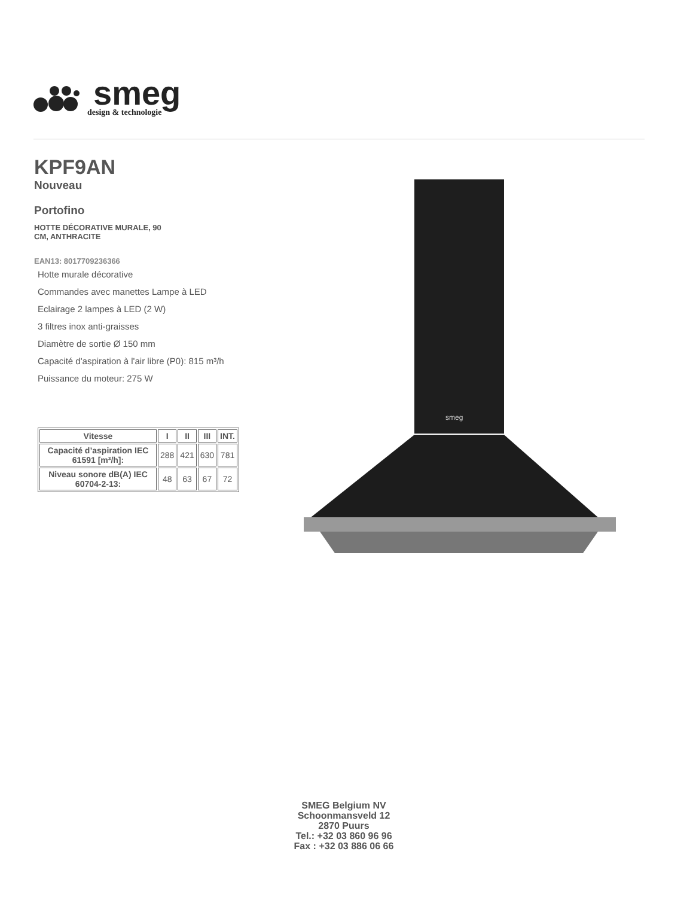smeg
design & technologie
KPF9AN
Nouveau
Portofino
HOTTE DÉCORATIVE MURALE, 90
CM, ANTHRACITE
EAN13: 8017709236366
Hotte murale décorative
Commandes avec manettes Lampe à LED
Eclairage 2 lampes à LED (2 W)
3 filtres inox anti-graisses
Diamètre de sortie Ø 150 mm
Capacité d'aspiration à l'air libre (P0): 815 m³/h
Puissance du moteur: 275 W
| Vitesse | I | II | III | INT. |
| --- | --- | --- | --- | --- |
| Capacité d’aspiration IEC 61591 [m³/h]: | 288 | 421 | 630 | 781 |
| Niveau sonore dB(A) IEC 60704-2-13: | 48 | 63 | 67 | 72 |
smeg
SMEG Belgium NV
Schoonmansveld 12
2870 Puurs
Tel.: +32 03 860 96 96
Fax : +32 03 886 06 66